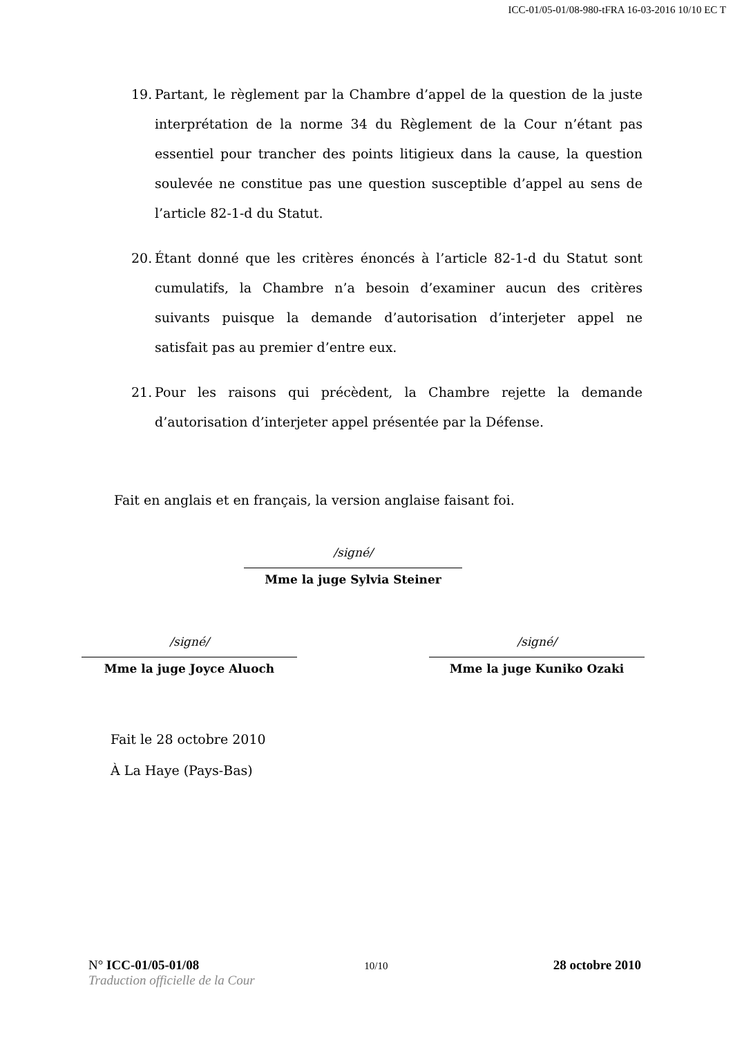ICC-01/05-01/08-980-tFRA 16-03-2016 10/10 EC T
19.
Partant, le règlement par la Chambre d’appel de la question de la juste interprétation de la norme 34 du Règlement de la Cour n’étant pas essentiel pour trancher des points litigieux dans la cause, la question soulevée ne constitue pas une question susceptible d’appel au sens de l’article 82-1-d du Statut.
20.
Étant donné que les critères énoncés à l’article 82-1-d du Statut sont cumulatifs, la Chambre n’a besoin d’examiner aucun des critères suivants puisque la demande d’autorisation d’interjeter appel ne satisfait pas au premier d’entre eux.
21.
Pour les raisons qui précèdent, la Chambre rejette la demande d’autorisation d’interjeter appel présentée par la Défense.
Fait en anglais et en français, la version anglaise faisant foi.
/signé/
Mme la juge Sylvia Steiner
/signé/
Mme la juge Joyce Aluoch
/signé/
Mme la juge Kuniko Ozaki
Fait le 28 octobre 2010
À La Haye (Pays-Bas)
N° ICC-01/05-01/08 10/10 28 octobre 2010
Traduction officielle de la Cour